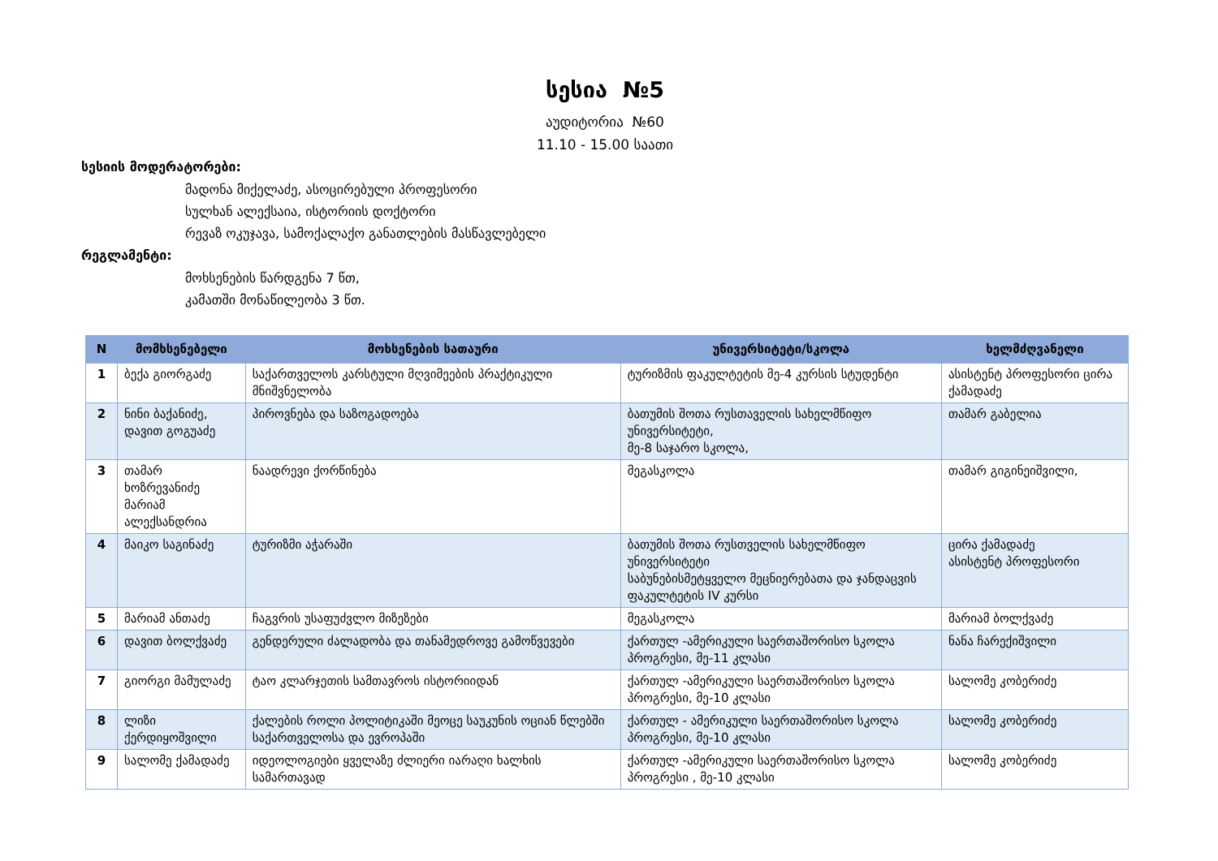სესია №5
აუდიტორია №60
11.10 - 15.00 საათი
სესიის მოდერატორები:
მადონა მიქელაძე, ასოცირებული პროფესორი
სულხან ალექსაია, ისტორიის დოქტორი
რევაზ ოკუჯავა, სამოქალაქო განათლების მასწავლებელი
რეგლამენტი:
მოხსენების წარდგენა 7 წთ,
კამათში მონაწილეობა 3 წთ.
| N | მომხსენებელი | მოხსენების სათაური | უნივერსიტეტი/სკოლა | ხელმძღვანელი |
| --- | --- | --- | --- | --- |
| 1 | ბექა გიორგაძე | საქართველოს კარსტული მღვიმეების პრაქტიკული მნიშვნელობა | ტურიზმის ფაკულტეტის მე-4 კურსის სტუდენტი | ასისტენტ პროფესორი ცირა ქამადაძე |
| 2 | ნინი ბაქანიძე, დავით გოგუაძე | პიროვნება და საზოგადოება | ბათუმის შოთა რუსთაველის სახელმწიფო უნივერსიტეტი, მე-8 საჯარო სკოლა, | თამარ გაბელია |
| 3 | თამარ ხოზრევანიძე მარიამ ალექსანდრია | ნაადრევი ქორწინება | მეგასკოლა | თამარ გიგინეიშვილი, |
| 4 | მაიკო საგინაძე | ტურიზმი აჭარაში | ბათუმის შოთა რუსთველის სახელმწიფო უნივერსიტეტი საბუნებისმეტყველო მეცნიერებათა და ჯანდაცვის ფაკულტეტის IV კურსი | ცირა ქამადაძე ასისტენტ პროფესორი |
| 5 | მარიამ ანთაძე | ჩაგვრის უსაფუძვლო მიზეზები | მეგასკოლა | მარიამ ბოლქვაძე |
| 6 | დავით ბოლქვაძე | გენდერული ძალადობა და თანამედროვე გამოწვევები | ქართულ -ამერიკული საერთაშორისო სკოლა პროგრესი, მე-11 კლასი | ნანა ჩარექიშვილი |
| 7 | გიორგი მამულაძე | ტაო კლარჯეთის სამთავროს ისტორიიდან | ქართულ -ამერიკული საერთაშორისო სკოლა პროგრესი, მე-10 კლასი | სალომე კობერიძე |
| 8 | ლიზი ქერდიყოშვილი | ქალების როლი პოლიტიკაში მეოცე საუკუნის ოციან წლებში საქართველოსა და ევროპაში | ქართულ - ამერიკული საერთაშორისო სკოლა პროგრესი, მე-10 კლასი | სალომე კობერიძე |
| 9 | სალომე ქამადაძე | იდეოლოგიები ყველაზე ძლიერი იარაღი ხალხის სამართავად | ქართულ -ამერიკული საერთაშორისო სკოლა პროგრესი , მე-10 კლასი | სალომე კობერიძე |